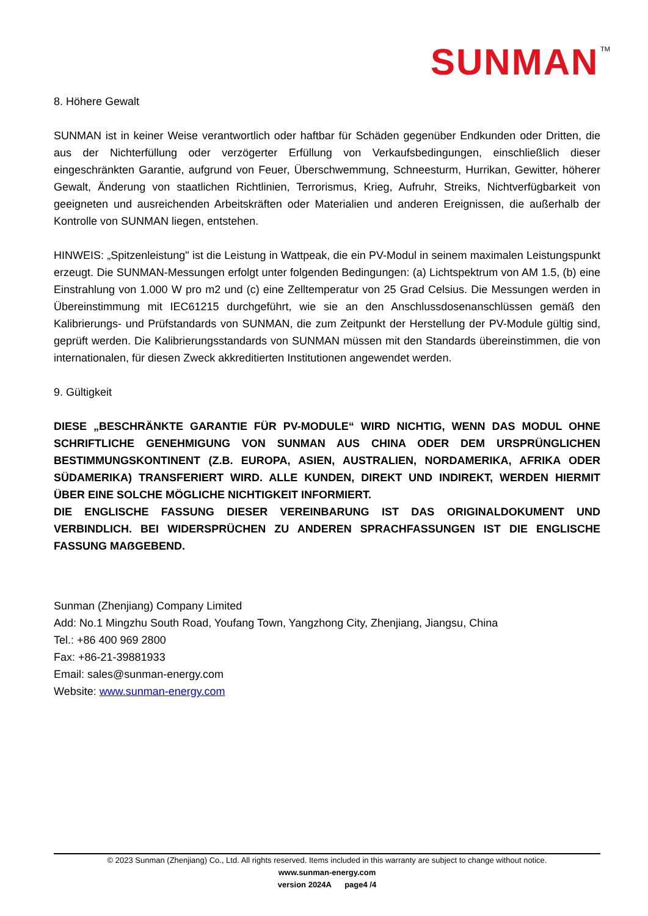SUNMAN
TM
8. Höhere Gewalt
SUNMAN ist in keiner Weise verantwortlich oder haftbar für Schäden gegenüber Endkunden oder Dritten, die aus der Nichterfüllung oder verzögerter Erfüllung von Verkaufsbedingungen, einschließlich dieser eingeschränkten Garantie, aufgrund von Feuer, Überschwemmung, Schneesturm, Hurrikan, Gewitter, höherer Gewalt, Änderung von staatlichen Richtlinien, Terrorismus, Krieg, Aufruhr, Streiks, Nichtverfügbarkeit von geeigneten und ausreichenden Arbeitskräften oder Materialien und anderen Ereignissen, die außerhalb der Kontrolle von SUNMAN liegen, entstehen.
HINWEIS: „Spitzenleistung" ist die Leistung in Wattpeak, die ein PV-Modul in seinem maximalen Leistungspunkt erzeugt. Die SUNMAN-Messungen erfolgt unter folgenden Bedingungen: (a) Lichtspektrum von AM 1.5, (b) eine Einstrahlung von 1.000 W pro m2 und (c) eine Zelltemperatur von 25 Grad Celsius. Die Messungen werden in Übereinstimmung mit IEC61215 durchgeführt, wie sie an den Anschlussdosenanschlüssen gemäß den Kalibrierungs- und Prüfstandards von SUNMAN, die zum Zeitpunkt der Herstellung der PV-Module gültig sind, geprüft werden. Die Kalibrierungsstandards von SUNMAN müssen mit den Standards übereinstimmen, die von internationalen, für diesen Zweck akkreditierten Institutionen angewendet werden.
9. Gültigkeit
DIESE „BESCHRÄNKTE GARANTIE FÜR PV-MODULE“ WIRD NICHTIG, WENN DAS MODUL OHNE SCHRIFTLICHE GENEHMIGUNG VON SUNMAN AUS CHINA ODER DEM URSPRÜNGLICHEN BESTIMMUNGSKONTINENT (Z.B. EUROPA, ASIEN, AUSTRALIEN, NORDAMERIKA, AFRIKA ODER SÜDAMERIKA) TRANSFERIERT WIRD. ALLE KUNDEN, DIREKT UND INDIREKT, WERDEN HIERMIT ÜBER EINE SOLCHE MÖGLICHE NICHTIGKEIT INFORMIERT.
DIE ENGLISCHE FASSUNG DIESER VEREINBARUNG IST DAS ORIGINALDOKUMENT UND VERBINDLICH. BEI WIDERSPRÜCHEN ZU ANDEREN SPRACHFASSUNGEN IST DIE ENGLISCHE FASSUNG MAẞGEBEND.
Sunman (Zhenjiang) Company Limited
Add: No.1 Mingzhu South Road, Youfang Town, Yangzhong City, Zhenjiang, Jiangsu, China
Tel.: +86 400 969 2800
Fax: +86-21-39881933
Email: sales@sunman-energy.com
Website: www.sunman-energy.com
© 2023 Sunman (Zhenjiang) Co., Ltd. All rights reserved. Items included in this warranty are subject to change without notice.
www.sunman-energy.com
version 2024A page4 /4